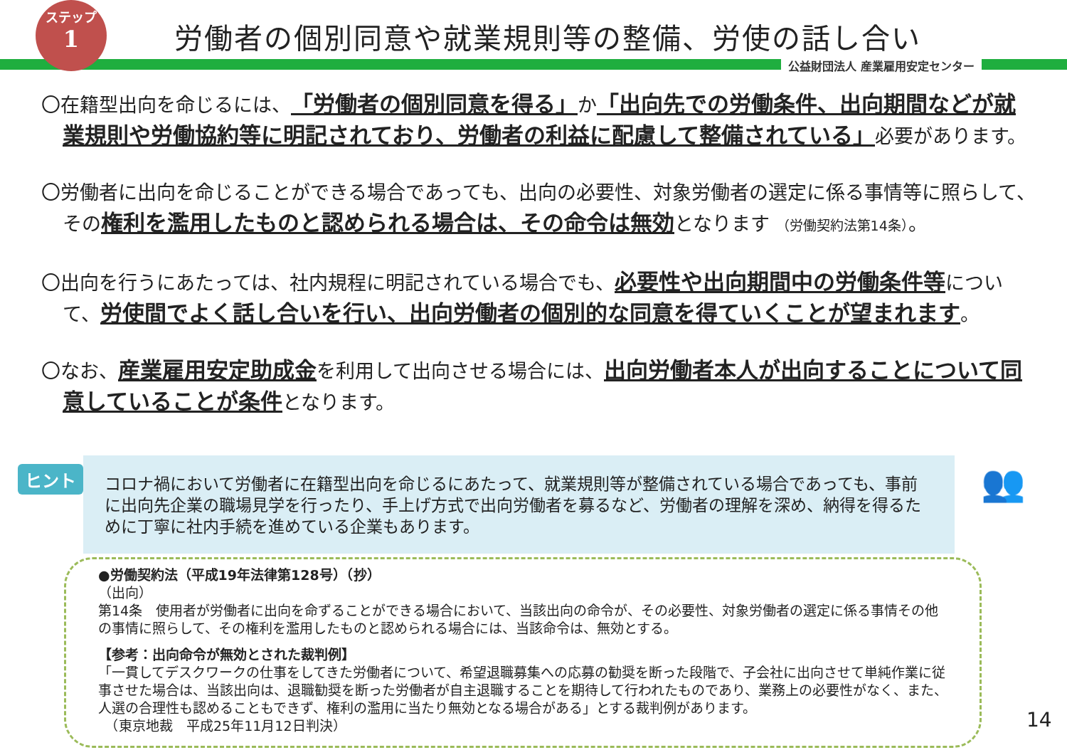ステップ
1
労働者の個別同意や就業規則等の整備、労使の話し合い
公益財団法人 産業雇用安定センター
〇在籍型出向を命じるには、「労働者の個別同意を得る」か「出向先での労働条件、出向期間などが就業規則や労働協約等に明記されており、労働者の利益に配慮して整備されている」必要があります。
〇労働者に出向を命じることができる場合であっても、出向の必要性、対象労働者の選定に係る事情等に照らして、その権利を濫用したものと認められる場合は、その命令は無効となります （労働契約法第14条）。
〇出向を行うにあたっては、社内規程に明記されている場合でも、必要性や出向期間中の労働条件等について、労使間でよく話し合いを行い、出向労働者の個別的な同意を得ていくことが望まれます。
〇なお、産業雇用安定助成金を利用して出向させる場合には、出向労働者本人が出向することについて同意していることが条件となります。
ヒント
コロナ禍において労働者に在籍型出向を命じるにあたって、就業規則等が整備されている場合であっても、事前に出向先企業の職場見学を行ったり、手上げ方式で出向労働者を募るなど、労働者の理解を深め、納得を得るために丁寧に社内手続を進めている企業もあります。
👥
●労働契約法（平成19年法律第128号）（抄）
（出向）
第14条　使用者が労働者に出向を命ずることができる場合において、当該出向の命令が、その必要性、対象労働者の選定に係る事情その他の事情に照らして、その権利を濫用したものと認められる場合には、当該命令は、無効とする。
【参考：出向命令が無効とされた裁判例】
「一貫してデスクワークの仕事をしてきた労働者について、希望退職募集への応募の勧奨を断った段階で、子会社に出向させて単純作業に従事させた場合は、当該出向は、退職勧奨を断った労働者が自主退職することを期待して行われたものであり、業務上の必要性がなく、また、人選の合理性も認めることもできず、権利の濫用に当たり無効となる場合がある」とする裁判例があります。
　（東京地裁　平成25年11月12日判決）
14